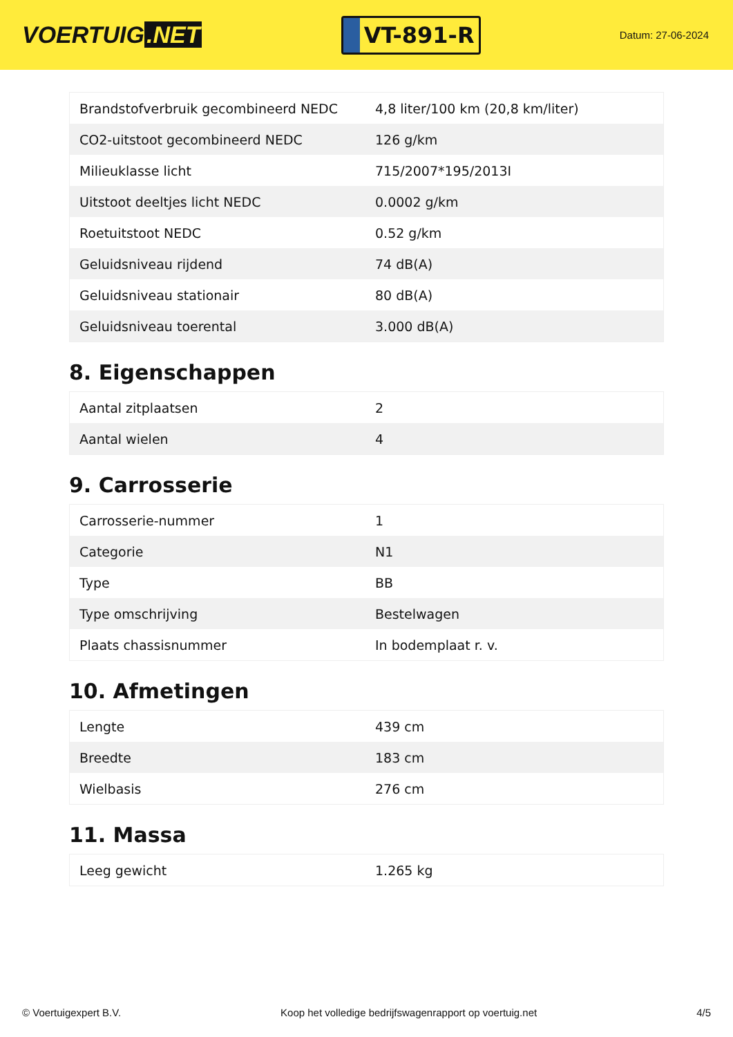VOERTUIG.NET
VT-891-R
Datum: 27-06-2024
| Brandstofverbruik gecombineerd NEDC | 4,8 liter/100 km (20,8 km/liter) |
| CO2-uitstoot gecombineerd NEDC | 126 g/km |
| Milieuklasse licht | 715/2007*195/2013I |
| Uitstoot deeltjes licht NEDC | 0.0002 g/km |
| Roetuitstoot NEDC | 0.52 g/km |
| Geluidsniveau rijdend | 74 dB(A) |
| Geluidsniveau stationair | 80 dB(A) |
| Geluidsniveau toerental | 3.000 dB(A) |
8. Eigenschappen
| Aantal zitplaatsen | 2 |
| Aantal wielen | 4 |
9. Carrosserie
| Carrosserie-nummer | 1 |
| Categorie | N1 |
| Type | BB |
| Type omschrijving | Bestelwagen |
| Plaats chassisnummer | In bodemplaat r. v. |
10. Afmetingen
| Lengte | 439 cm |
| Breedte | 183 cm |
| Wielbasis | 276 cm |
11. Massa
| Leeg gewicht | 1.265 kg |
© Voertuigexpert B.V. Koop het volledige bedrijfswagenrapport op voertuig.net 4/5